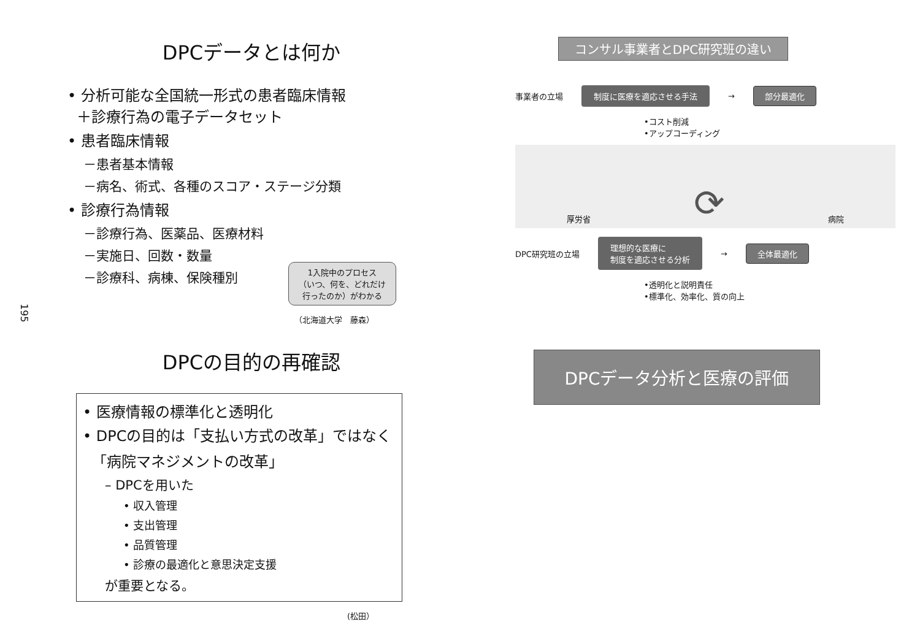195
DPCデータとは何か
• 分析可能な全国統一形式の患者臨床情報
＋診療行為の電子データセット
• 患者臨床情報
－患者基本情報
－病名、術式、各種のスコア・ステージ分類
• 診療行為情報
－診療行為、医薬品、医療材料
－実施日、回数・数量
－診療科、病棟、保険種別
1入院中のプロセス
（いつ、何を、どれだけ
行ったのか）がわかる
（北海道大学　藤森）
コンサル事業者とDPC研究班の違い
事業者の立場 制度に医療を適応させる手法 → 部分最適化
•コスト削減
•アップコーディング
厚労省 ⟳ 病院
DPC研究班の立場 理想的な医療に
制度を適応させる分析 → 全体最適化
•透明化と説明責任
•標準化、効率化、質の向上
DPCの目的の再確認
• 医療情報の標準化と透明化
• DPCの目的は「支払い方式の改革」ではなく
「病院マネジメントの改革」
– DPCを用いた
• 収入管理
• 支出管理
• 品質管理
• 診療の最適化と意思決定支援
が重要となる。
(松田）
DPCデータ分析と医療の評価